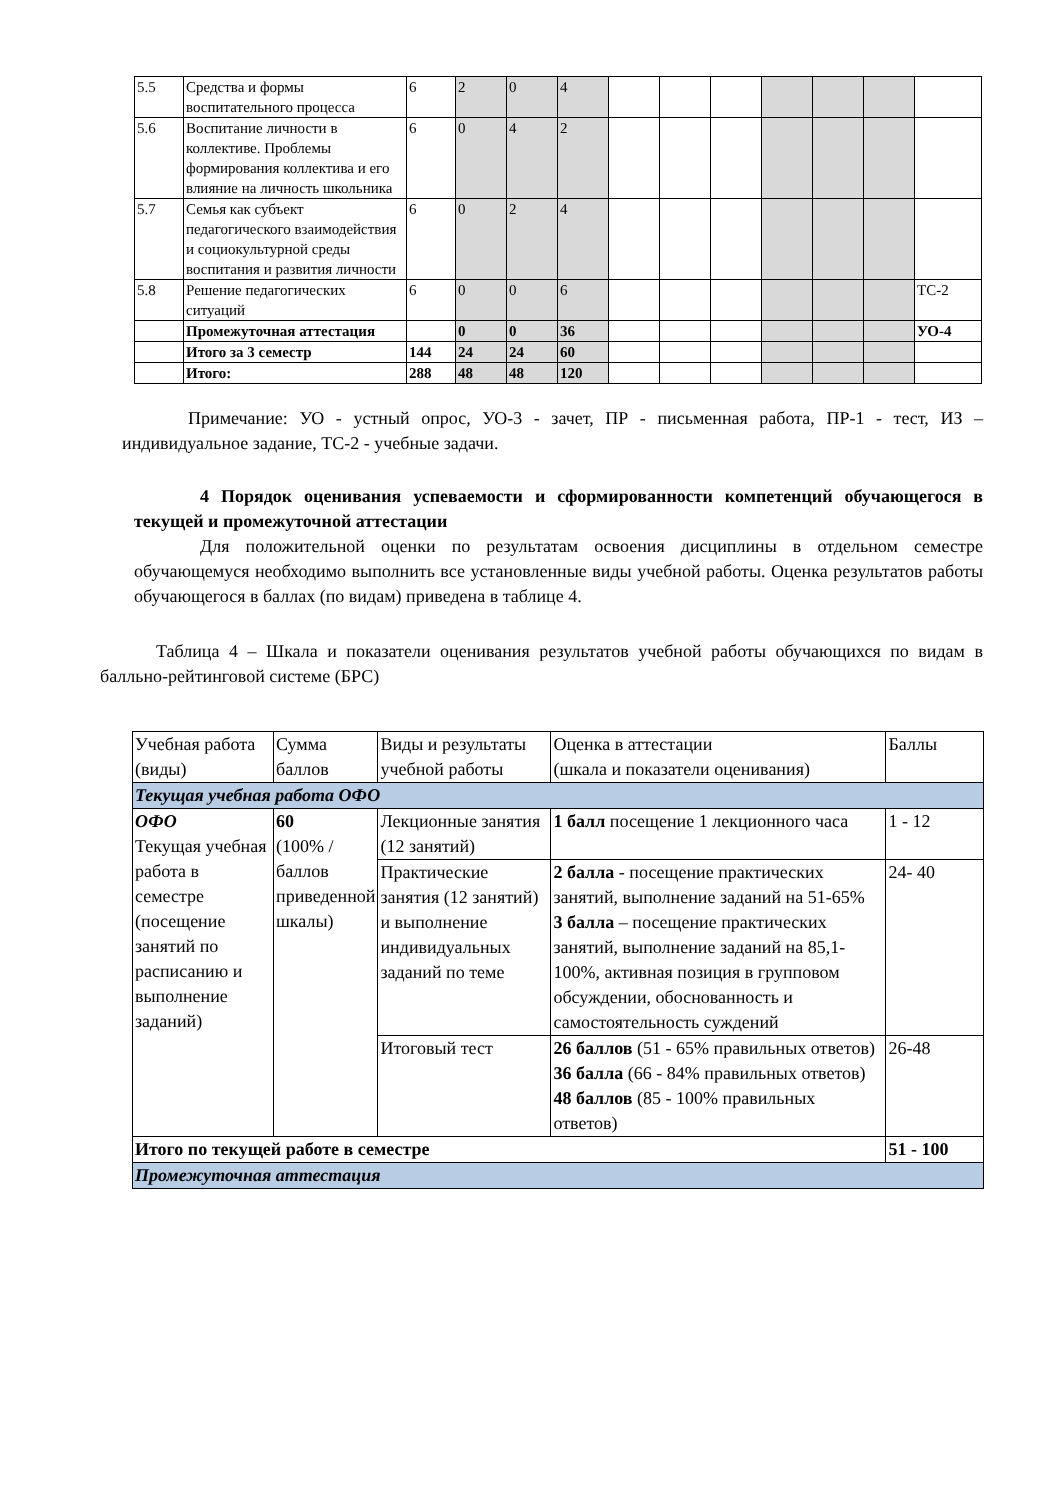| 5.5 | Средства и формы воспитательного процесса | 6 | 2 | 0 | 4 | | | | | | | |
| 5.6 | Воспитание личности в коллективе. Проблемы формирования коллектива и его влияние на личность школьника | 6 | 0 | 4 | 2 | | | | | | | |
| 5.7 | Семья как субъект педагогического взаимодействия и социокультурной среды воспитания и развития личности | 6 | 0 | 2 | 4 | | | | | | | |
| 5.8 | Решение педагогических ситуаций | 6 | 0 | 0 | 6 | | | | | | | ТС-2 |
| | Промежуточная аттестация | | 0 | 0 | 36 | | | | | | | УО-4 |
| | Итого за 3 семестр | 144 | 24 | 24 | 60 | | | | | | | |
| | Итого: | 288 | 48 | 48 | 120 | | | | | | | |
Примечание: УО - устный опрос, УО-3 - зачет, ПР - письменная работа, ПР-1 - тест, ИЗ –индивидуальное задание, ТС-2 - учебные задачи.
4 Порядок оценивания успеваемости и сформированности компетенций обучающегося в текущей и промежуточной аттестации
Для положительной оценки по результатам освоения дисциплины в отдельном семестре обучающемуся необходимо выполнить все установленные виды учебной работы. Оценка результатов работы обучающегося в баллах (по видам) приведена в таблице 4.
Таблица 4 – Шкала и показатели оценивания результатов учебной работы обучающихся по видам в балльно-рейтинговой системе (БРС)
| Учебная работа (виды) | Сумма баллов | Виды и результаты учебной работы | Оценка в аттестации (шкала и показатели оценивания) | Баллы |
| Текущая учебная работа ОФО | | | | |
| ОФО Текущая учебная работа в семестре (посещение занятий по расписанию и выполнение заданий) | 60 (100% /баллов приведенной шкалы) | Лекционные занятия (12 занятий) | 1 балл посещение 1 лекционного часа | 1 - 12 |
| | | Практические занятия (12 занятий) и выполнение индивидуальных заданий по теме | 2 балла - посещение практических занятий, выполнение заданий на 51-65% 3 балла – посещение практических занятий, выполнение заданий на 85,1-100%, активная позиция в групповом обсуждении, обоснованность и самостоятельность суждений | 24- 40 |
| | | Итоговый тест | 26 баллов (51 - 65% правильных ответов) 36 балла (66 - 84% правильных ответов) 48 баллов (85 - 100% правильных ответов) | 26-48 |
| Итого по текущей работе в семестре | | | | 51 - 100 |
| Промежуточная аттестация | | | | |